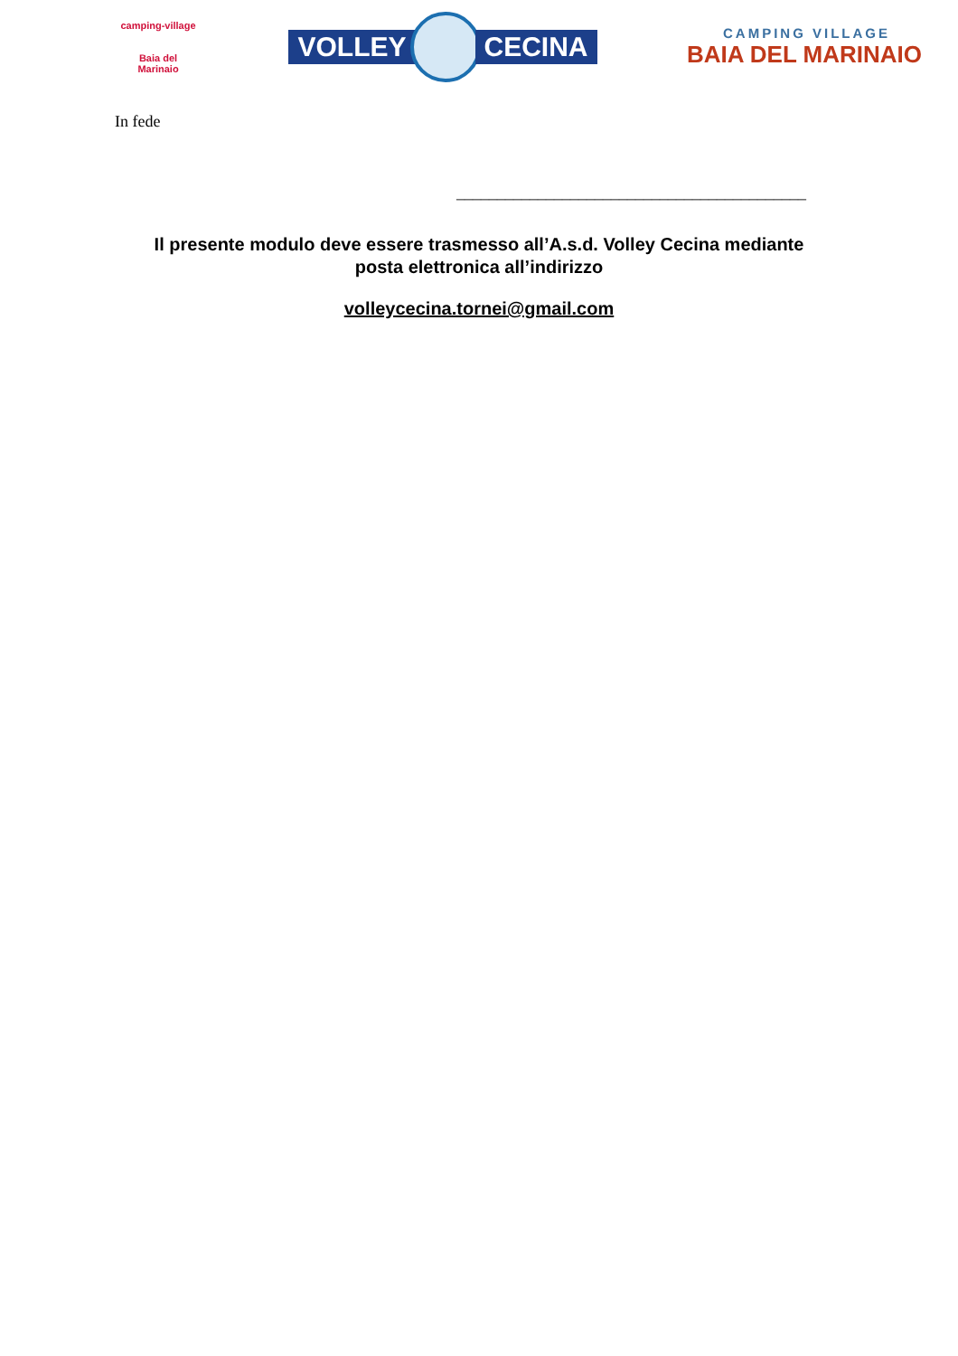camping-village
Baia del Marinaio
VOLLEY CECINA
CAMPING VILLAGE
BAIA DEL MARINAIO
In fede
___________________________________________
Il presente modulo deve essere trasmesso all’A.s.d. Volley Cecina mediante
posta elettronica all’indirizzo
volleycecina.tornei@gmail.com